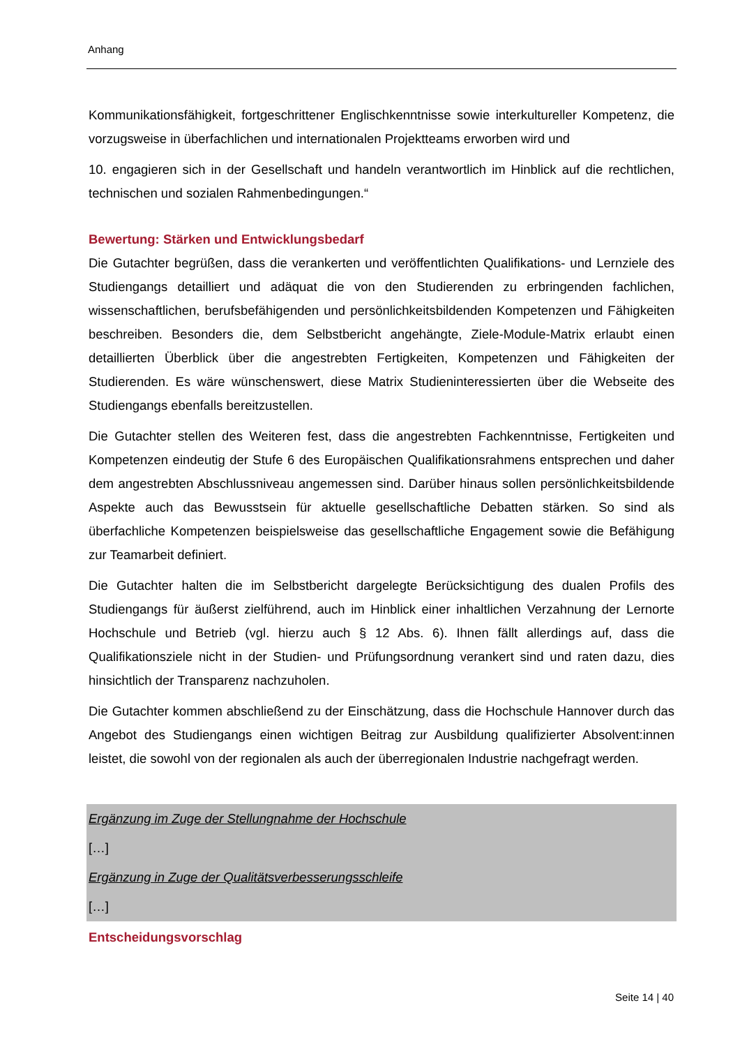Anhang
Kommunikationsfähigkeit, fortgeschrittener Englischkenntnisse sowie interkultureller Kompetenz, die vorzugsweise in überfachlichen und internationalen Projektteams erworben wird und
10. engagieren sich in der Gesellschaft und handeln verantwortlich im Hinblick auf die rechtlichen, technischen und sozialen Rahmenbedingungen.“
Bewertung: Stärken und Entwicklungsbedarf
Die Gutachter begrüßen, dass die verankerten und veröffentlichten Qualifikations- und Lernziele des Studiengangs detailliert und adäquat die von den Studierenden zu erbringenden fachlichen, wissenschaftlichen, berufsbefähigenden und persönlichkeitsbildenden Kompetenzen und Fähigkeiten beschreiben. Besonders die, dem Selbstbericht angehängte, Ziele-Module-Matrix erlaubt einen detaillierten Überblick über die angestrebten Fertigkeiten, Kompetenzen und Fähigkeiten der Studierenden. Es wäre wünschenswert, diese Matrix Studieninteressierten über die Webseite des Studiengangs ebenfalls bereitzustellen.
Die Gutachter stellen des Weiteren fest, dass die angestrebten Fachkenntnisse, Fertigkeiten und Kompetenzen eindeutig der Stufe 6 des Europäischen Qualifikationsrahmens entsprechen und daher dem angestrebten Abschlussniveau angemessen sind. Darüber hinaus sollen persönlichkeitsbildende Aspekte auch das Bewusstsein für aktuelle gesellschaftliche Debatten stärken. So sind als überfachliche Kompetenzen beispielsweise das gesellschaftliche Engagement sowie die Befähigung zur Teamarbeit definiert.
Die Gutachter halten die im Selbstbericht dargelegte Berücksichtigung des dualen Profils des Studiengangs für äußerst zielführend, auch im Hinblick einer inhaltlichen Verzahnung der Lernorte Hochschule und Betrieb (vgl. hierzu auch § 12 Abs. 6). Ihnen fällt allerdings auf, dass die Qualifikationsziele nicht in der Studien- und Prüfungsordnung verankert sind und raten dazu, dies hinsichtlich der Transparenz nachzuholen.
Die Gutachter kommen abschließend zu der Einschätzung, dass die Hochschule Hannover durch das Angebot des Studiengangs einen wichtigen Beitrag zur Ausbildung qualifizierter Absolvent:innen leistet, die sowohl von der regionalen als auch der überregionalen Industrie nachgefragt werden.
Ergänzung im Zuge der Stellungnahme der Hochschule
[…]
Ergänzung in Zuge der Qualitätsverbesserungsschleife
[…]
Entscheidungsvorschlag
Seite 14 | 40